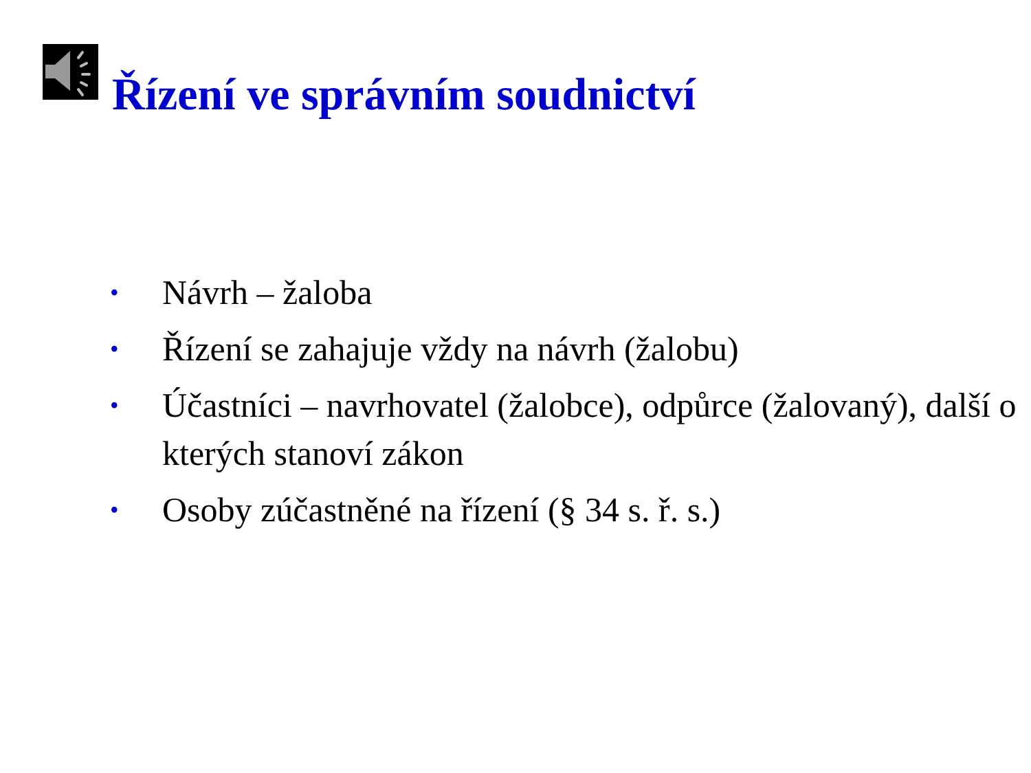Řízení ve správním soudnictví
• Návrh – žaloba
• Řízení se zahajuje vždy na návrh (žalobu)
• Účastníci – navrhovatel (žalobce), odpůrce (žalovaný), další o kterých stanoví zákon
• Osoby zúčastněné na řízení (§ 34 s. ř. s.)